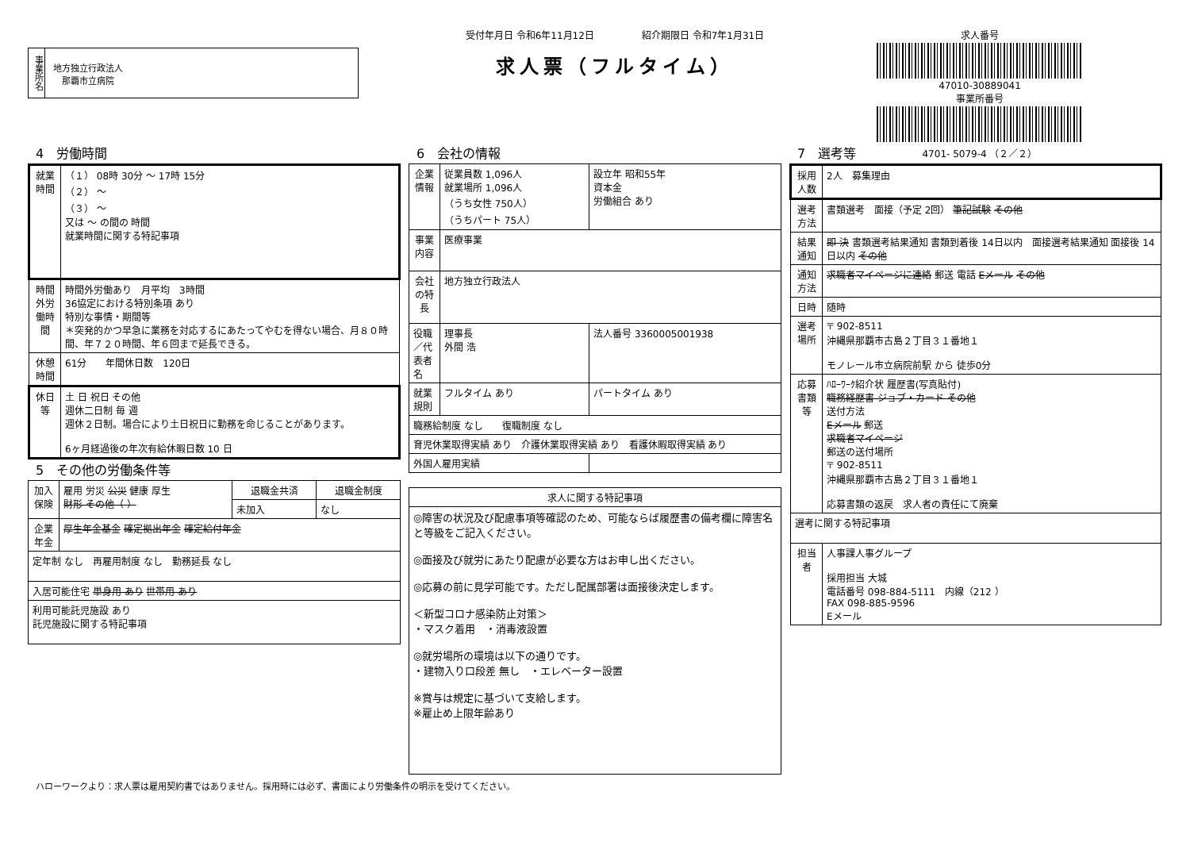事業所名
地方独立行政法人
　那覇市立病院
受付年月日 令和6年11月12日　　　　　紹介期限日 令和7年1月31日
求人票（フルタイム）
求人番号
47010-30889041
事業所番号
4701- 5079-4 （２／２）
4　労働時間
| 就業時間 | （１） 08時 30分 ～ 17時 15分 （２） ～ （３） ～ 又は ～ の間の 時間 就業時間に関する特記事項 |
| 時間外労働時間 | 時間外労働あり 月平均 3時間 36協定における特別条項 あり 特別な事情・期間等 ＊突発的かつ早急に業務を対応するにあたってやむを得ない場合、月８０時間、年７２０時間、年６回まで延長できる。 |
| 休憩時間 | 61分 年間休日数 120日 |
| 休日等 | 土 日 祝日 その他 週休二日制 毎 週 週休２日制。場合により土日祝日に勤務を命じることがあります。 6ヶ月経過後の年次有給休暇日数 10 日 |
5　その他の労働条件等
| 加入保険 | 雇用 労災 公災 健康 厚生 財形 その他（ ） | 退職金共済 | 退職金制度 |
| | | 未加入 | なし |
| 企業年金 | 厚生年金基金 確定拠出年金 確定給付年金 | | |
| 定年制 なし 再雇用制度 なし 勤務延長 なし | | | |
| 入居可能住宅 単身用 あり 世帯用 あり | | | |
| 利用可能託児施設 あり 託児施設に関する特記事項 | | | |
6　会社の情報
| 企業情報 | 従業員数 1,096人 就業場所 1,096人 （うち女性 750人） （うちパート 75人） | 設立年 昭和55年 資本金 労働組合 あり |
| 事業内容 | 医療事業 | |
| 会社の特長 | 地方独立行政法人 | |
| 役職／代表者名 | 理事長 外間 浩 | 法人番号 3360005001938 |
| 就業規則 | フルタイム あり | パートタイム あり |
| 職務給制度 なし 復職制度 なし | | |
| 育児休業取得実績 あり 介護休業取得実績 あり 看護休暇取得実績 あり | | |
| 外国人雇用実績 | | |
| 求人に関する特記事項 |
| --- |
| ◎障害の状況及び配慮事項等確認のため、可能ならば履歴書の備考欄に障害名と等級をご記入ください。 ◎面接及び就労にあたり配慮が必要な方はお申し出ください。 ◎応募の前に見学可能です。ただし配属部署は面接後決定します。 ＜新型コロナ感染防止対策＞ ・マスク着用 ・消毒液設置 ◎就労場所の環境は以下の通りです。 ・建物入り口段差 無し ・エレベーター設置 ※賞与は規定に基づいて支給します。 ※雇止め上限年齢あり |
7　選考等
| 採用人数 | 2人 募集理由 |
| 選考方法 | 書類選考 面接（予定 2回） 筆記試験 その他 |
| 結果通知 | 即 決 書類選考結果通知 書類到着後 14日以内 面接選考結果通知 面接後 14日以内 その他 |
| 通知方法 | 求職者マイページに連絡 郵送 電話 Eメール その他 |
| 日時 | 随時 |
| 選考場所 | 〒 902-8511 沖縄県那覇市古島２丁目３１番地１ モノレール市立病院前駅 から 徒歩0分 |
| 応募書類等 | ﾊﾛｰﾜｰｸ紹介状 履歴書(写真貼付) 職務経歴書 ジョブ・カード その他 送付方法 Eメール 郵送 求職者マイページ 郵送の送付場所 〒 902-8511 沖縄県那覇市古島２丁目３１番地１ 応募書類の返戻 求人者の責任にて廃棄 |
| 選考に関する特記事項 | |
| 担当者 | 人事課人事グループ 採用担当 大城 電話番号 098-884-5111 内線（212 ） FAX 098-885-9596 Eメール |
ハローワークより：求人票は雇用契約書ではありません。採用時には必ず、書面により労働条件の明示を受けてください。